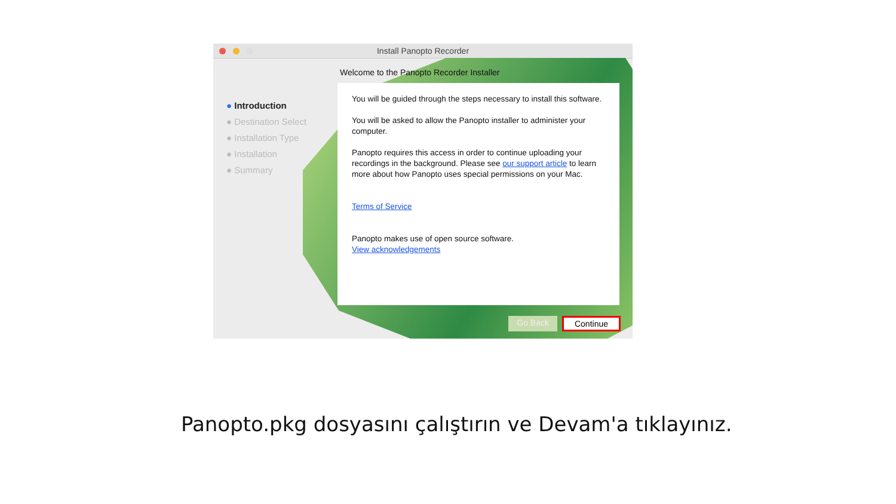Install Panopto Recorder
● Introduction
● Destination Select
● Installation Type
● Installation
● Summary
Welcome to the Panopto Recorder Installer
You will be guided through the steps necessary to install this software.
You will be asked to allow the Panopto installer to administer your computer.
Panopto requires this access in order to continue uploading your recordings in the background. Please see our support article to learn more about how Panopto uses special permissions on your Mac.
Terms of Service
Panopto makes use of open source software.
View acknowledgements
Go Back Continue
Panopto.pkg dosyasını çalıştırın ve Devam'a tıklayınız.